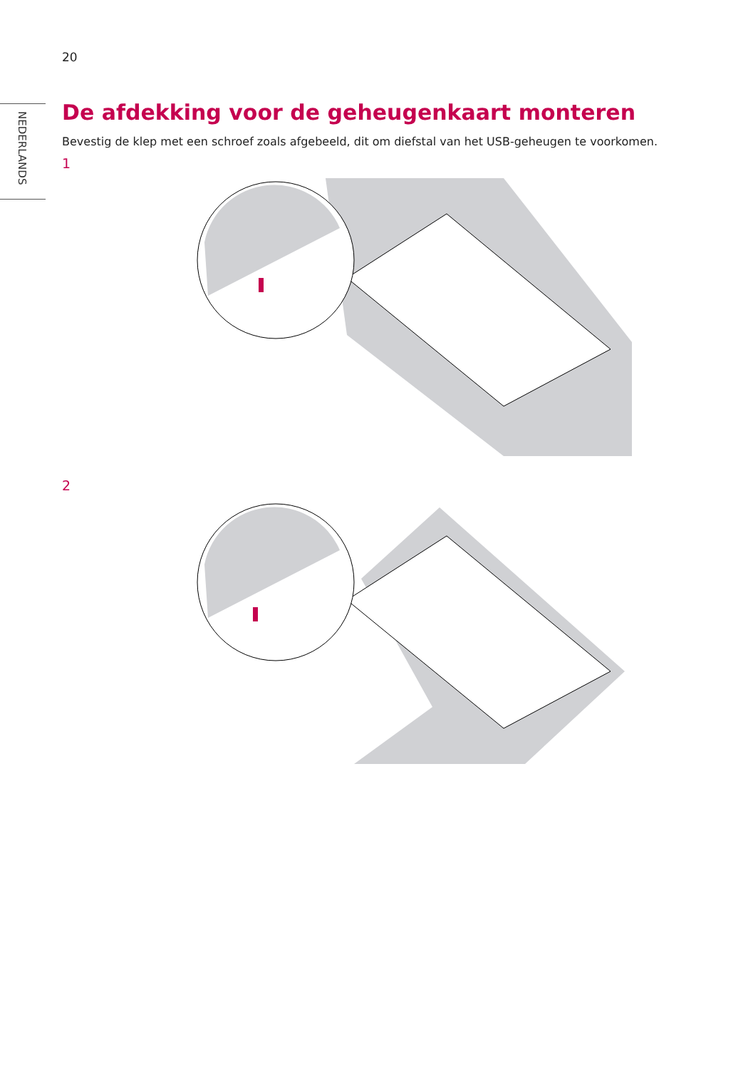20
NEDERLANDS
De afdekking voor de geheugenkaart monteren
Bevestig de klep met een schroef zoals afgebeeld, dit om diefstal van het USB-geheugen te voorkomen.
1
2